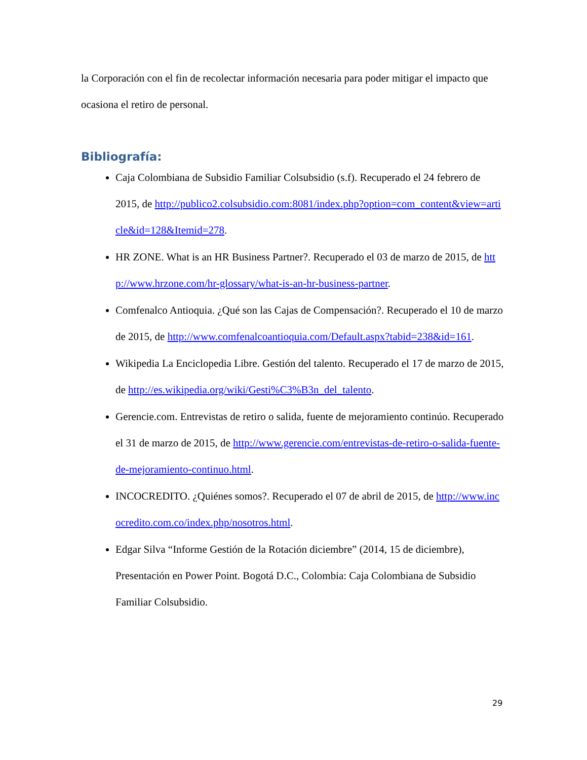la Corporación con el fin de recolectar información necesaria para poder mitigar el impacto que ocasiona el retiro de personal.
Bibliografía:
Caja Colombiana de Subsidio Familiar Colsubsidio (s.f). Recuperado el 24 febrero de 2015, de http://publico2.colsubsidio.com:8081/index.php?option=com_content&view=article&id=128&Itemid=278.
HR ZONE. What is an HR Business Partner?. Recuperado el 03 de marzo de 2015, de http://www.hrzone.com/hr-glossary/what-is-an-hr-business-partner.
Comfenalco Antioquia. ¿Qué son las Cajas de Compensación?. Recuperado el 10 de marzo de 2015, de http://www.comfenalcoantioquia.com/Default.aspx?tabid=238&id=161.
Wikipedia La Enciclopedia Libre. Gestión del talento. Recuperado el 17 de marzo de 2015, de http://es.wikipedia.org/wiki/Gesti%C3%B3n_del_talento.
Gerencie.com. Entrevistas de retiro o salida, fuente de mejoramiento continúo. Recuperado el 31 de marzo de 2015, de http://www.gerencie.com/entrevistas-de-retiro-o-salida-fuente-de-mejoramiento-continuo.html.
INCOCREDITO. ¿Quiénes somos?. Recuperado el 07 de abril de 2015, de http://www.incocredito.com.co/index.php/nosotros.html.
Edgar Silva “Informe Gestión de la Rotación diciembre” (2014, 15 de diciembre), Presentación en Power Point. Bogotá D.C., Colombia: Caja Colombiana de Subsidio Familiar Colsubsidio.
29